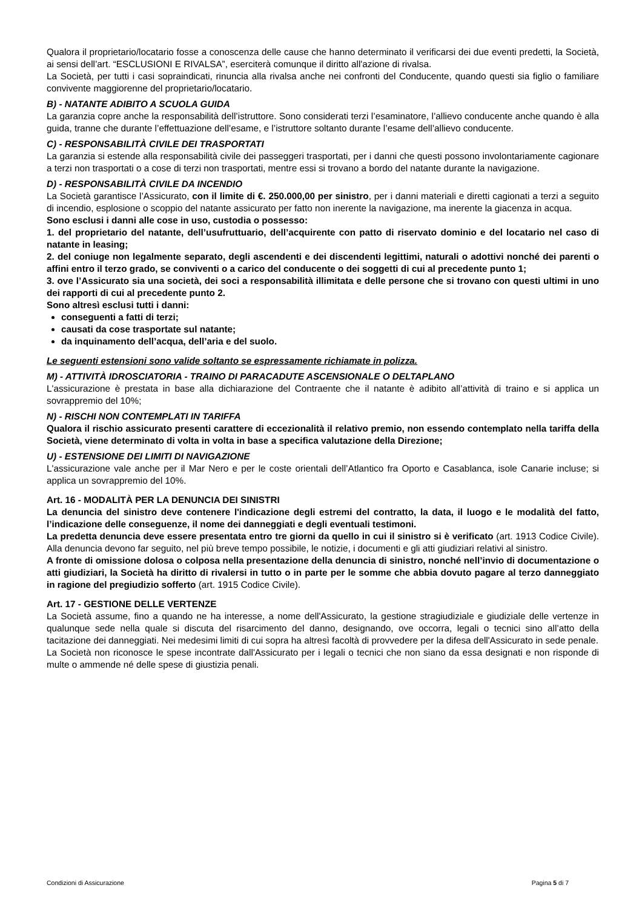Qualora il proprietario/locatario fosse a conoscenza delle cause che hanno determinato il verificarsi dei due eventi predetti, la Società, ai sensi dell’art. “ESCLUSIONI E RIVALSA”, eserciterà comunque il diritto all'azione di rivalsa.
La Società, per tutti i casi sopraindicati, rinuncia alla rivalsa anche nei confronti del Conducente, quando questi sia figlio o familiare convivente maggiorenne del proprietario/locatario.
B) - NATANTE ADIBITO A SCUOLA GUIDA
La garanzia copre anche la responsabilità dell’istruttore. Sono considerati terzi l’esaminatore, l’allievo conducente anche quando è alla guida, tranne che durante l’effettuazione dell’esame, e l’istruttore soltanto durante l’esame dell’allievo conducente.
C) - RESPONSABILITÀ CIVILE DEI TRASPORTATI
La garanzia si estende alla responsabilità civile dei passeggeri trasportati, per i danni che questi possono involontariamente cagionare a terzi non trasportati o a cose di terzi non trasportati, mentre essi si trovano a bordo del natante durante la navigazione.
D) - RESPONSABILITÀ CIVILE DA INCENDIO
La Società garantisce l’Assicurato, con il limite di €. 250.000,00 per sinistro, per i danni materiali e diretti cagionati a terzi a seguito di incendio, esplosione o scoppio del natante assicurato per fatto non inerente la navigazione, ma inerente la giacenza in acqua.
Sono esclusi i danni alle cose in uso, custodia o possesso:
1. del proprietario del natante, dell’usufruttuario, dell’acquirente con patto di riservato dominio e del locatario nel caso di natante in leasing;
2. del coniuge non legalmente separato, degli ascendenti e dei discendenti legittimi, naturali o adottivi nonché dei parenti o affini entro il terzo grado, se conviventi o a carico del conducente o dei soggetti di cui al precedente punto 1;
3. ove l’Assicurato sia una società, dei soci a responsabilità illimitata e delle persone che si trovano con questi ultimi in uno dei rapporti di cui al precedente punto 2.
Sono altresì esclusi tutti i danni:
conseguenti a fatti di terzi;
causati da cose trasportate sul natante;
da inquinamento dell’acqua, dell’aria e del suolo.
Le seguenti estensioni sono valide soltanto se espressamente richiamate in polizza.
M) - ATTIVITÀ IDROSCIATORIA - TRAINO DI PARACADUTE ASCENSIONALE O DELTAPLANO
L'assicurazione è prestata in base alla dichiarazione del Contraente che il natante è adibito all’attività di traino e si applica un sovrappremio del 10%;
N) - RISCHI NON CONTEMPLATI IN TARIFFA
Qualora il rischio assicurato presenti carattere di eccezionalità il relativo premio, non essendo contemplato nella tariffa della Società, viene determinato di volta in volta in base a specifica valutazione della Direzione;
U) - ESTENSIONE DEI LIMITI DI NAVIGAZIONE
L'assicurazione vale anche per il Mar Nero e per le coste orientali dell’Atlantico fra Oporto e Casablanca, isole Canarie incluse; si applica un sovrappremio del 10%.
Art. 16 - MODALITÀ PER LA DENUNCIA DEI SINISTRI
La denuncia del sinistro deve contenere l'indicazione degli estremi del contratto, la data, il luogo e le modalità del fatto, l’indicazione delle conseguenze, il nome dei danneggiati e degli eventuali testimoni.
La predetta denuncia deve essere presentata entro tre giorni da quello in cui il sinistro si è verificato (art. 1913 Codice Civile). Alla denuncia devono far seguito, nel più breve tempo possibile, le notizie, i documenti e gli atti giudiziari relativi al sinistro.
A fronte di omissione dolosa o colposa nella presentazione della denuncia di sinistro, nonché nell’invio di documentazione o atti giudiziari, la Società ha diritto di rivalersi in tutto o in parte per le somme che abbia dovuto pagare al terzo danneggiato in ragione del pregiudizio sofferto (art. 1915 Codice Civile).
Art. 17 - GESTIONE DELLE VERTENZE
La Società assume, fino a quando ne ha interesse, a nome dell'Assicurato, la gestione stragiudiziale e giudiziale delle vertenze in qualunque sede nella quale si discuta del risarcimento del danno, designando, ove occorra, legali o tecnici sino all’atto della tacitazione dei danneggiati. Nei medesimi limiti di cui sopra ha altresì facoltà di provvedere per la difesa dell'Assicurato in sede penale.
La Società non riconosce le spese incontrate dall'Assicurato per i legali o tecnici che non siano da essa designati e non risponde di multe o ammende né delle spese di giustizia penali.
Condizioni di Assicurazione Pagina 5 di 7